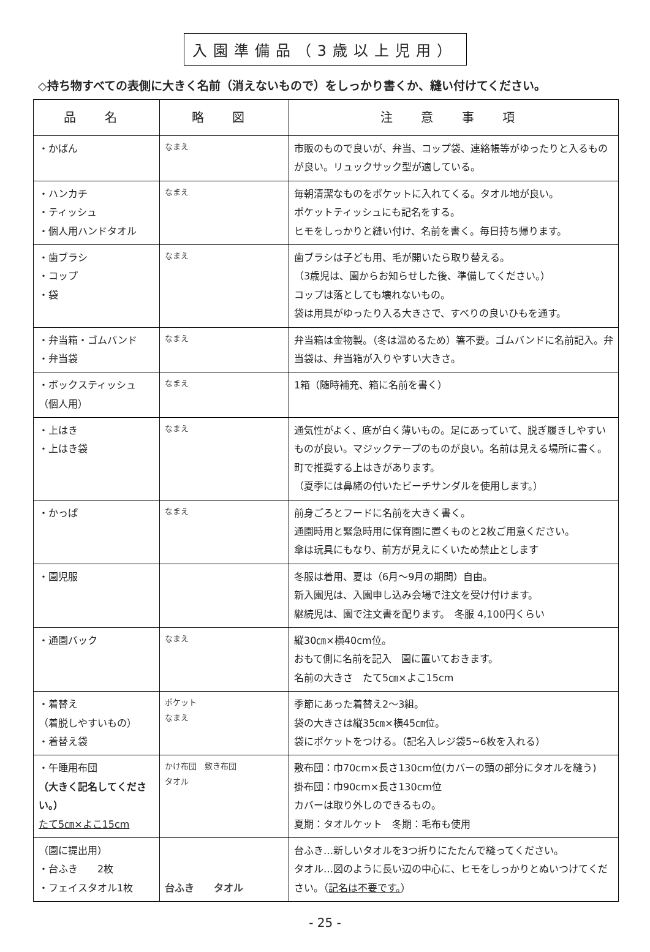入園準備品（3歳以上児用）
◇持ち物すべての表側に大きく名前（消えないもので）をしっかり書くか、縫い付けてください。
| 品 名 | 略 図 | 注 意 事 項 |
| --- | --- | --- |
| ・かばん | なまえ | 市販のもので良いが、弁当、コップ袋、連絡帳等がゆったりと入るものが良い。リュックサック型が適している。 |
| ・ハンカチ ・ティッシュ ・個人用ハンドタオル | なまえ | 毎朝清潔なものをポケットに入れてくる。タオル地が良い。 ポケットティッシュにも記名をする。 ヒモをしっかりと縫い付け、名前を書く。毎日持ち帰ります。 |
| ・歯ブラシ ・コップ ・袋 | なまえ | 歯ブラシは子ども用、毛が開いたら取り替える。 （3歳児は、園からお知らせした後、準備してください。） コップは落としても壊れないもの。 袋は用具がゆったり入る大きさで、すべりの良いひもを通す。 |
| ・弁当箱・ゴムバンド ・弁当袋 | なまえ | 弁当箱は金物製。（冬は温めるため）箸不要。ゴムバンドに名前記入。弁当袋は、弁当箱が入りやすい大きさ。 |
| ・ボックスティッシュ （個人用） | なまえ | 1箱（随時補充、箱に名前を書く） |
| ・上はき ・上はき袋 | なまえ | 通気性がよく、底が白く薄いもの。足にあっていて、脱ぎ履きしやすいものが良い。マジックテープのものが良い。名前は見える場所に書く。町で推奨する上はきがあります。 （夏季には鼻緒の付いたビーチサンダルを使用します。） |
| ・かっぱ | なまえ | 前身ごろとフードに名前を大きく書く。 通園時用と緊急時用に保育園に置くものと2枚ご用意ください。 傘は玩具にもなり、前方が見えにくいため禁止とします |
| ・園児服 | | 冬服は着用、夏は（6月～9月の期間）自由。 新入園児は、入園申し込み会場で注文を受け付けます。 継続児は、園で注文書を配ります。 冬服 4,100円くらい |
| ・通園バック | なまえ | 縦30㎝×横40cm位。 おもて側に名前を記入 園に置いておきます。 名前の大きさ たて5㎝×よこ15cm |
| ・着替え （着脱しやすいもの） ・着替え袋 | ポケット なまえ | 季節にあった着替え2～3組。 袋の大きさは縦35㎝×横45㎝位。 袋にポケットをつける。（記名入レジ袋5~6枚を入れる） |
| ・午睡用布団 （大きく記名してください。） たて5㎝×よこ15cm | かけ布団 敷き布団 タオル | 敷布団：巾70cm×長さ130cm位(カバーの頭の部分にタオルを縫う) 掛布団：巾90cm×長さ130cm位 カバーは取り外しのできるもの。 夏期：タオルケット 冬期：毛布も使用 |
| （園に提出用） ・台ふき 2枚 ・フェイスタオル1枚 | 台ふき タオル | 台ふき…新しいタオルを3つ折りにたたんで縫ってください。 タオル…図のように長い辺の中心に、ヒモをしっかりとぬいつけてください。（ 記名は不要です。 ） |
- 25 -